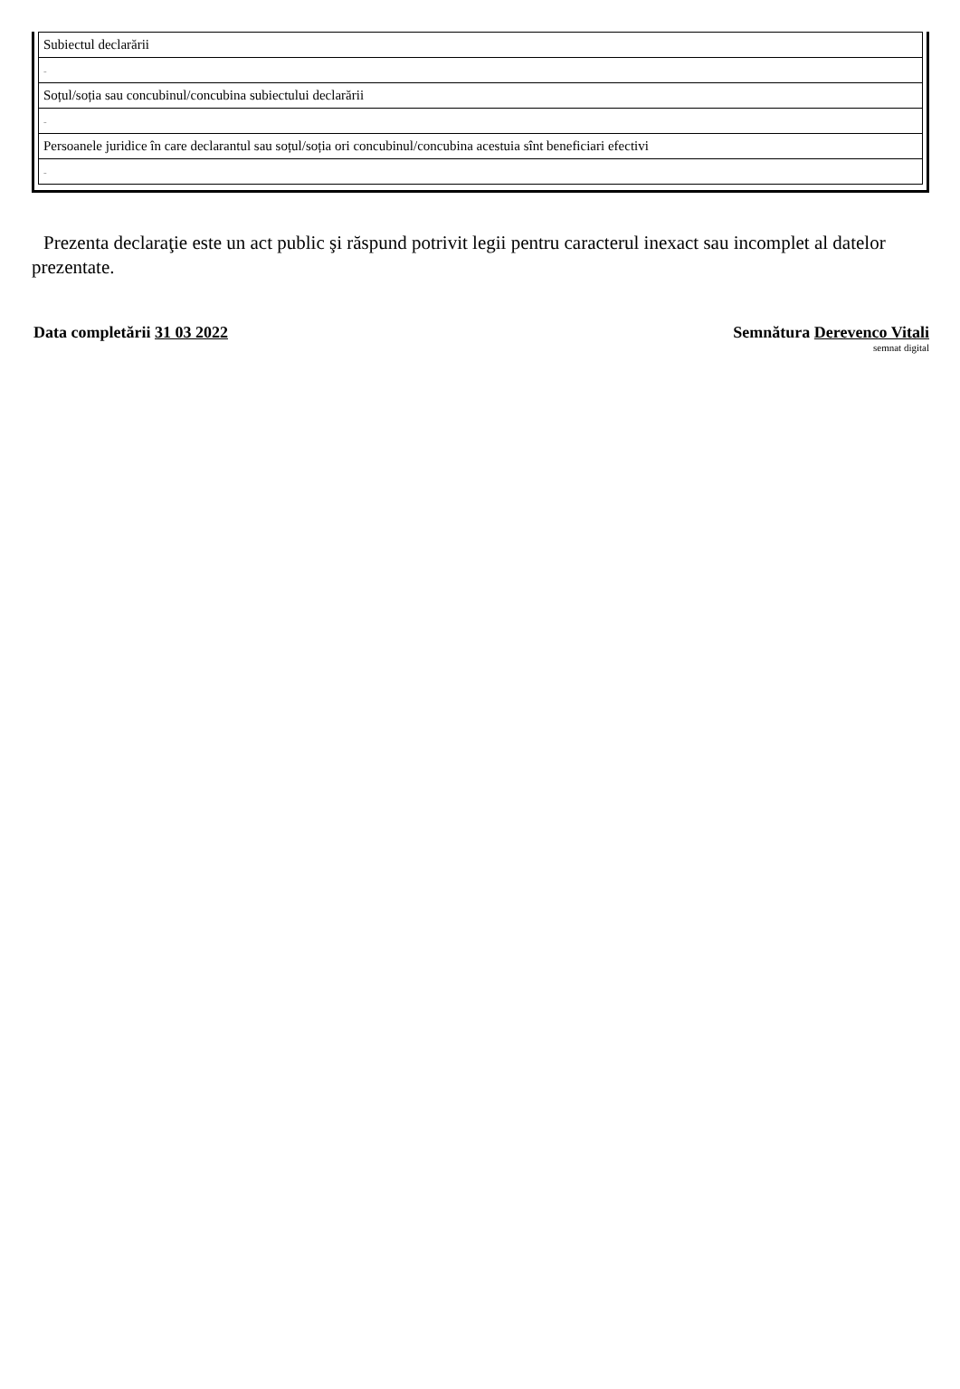| Subiectul declarării |
| - |
| Soțul/soția sau concubinul/concubina subiectului declarării |
| - |
| Persoanele juridice în care declarantul sau soțul/soția ori concubinul/concubina acestuia sînt beneficiari efectivi |
| - |
Prezenta declaraţie este un act public şi răspund potrivit legii pentru caracterul inexact sau incomplet al datelor prezentate.
Data completării 31 03 2022 Semnătura Derevenco Vitali
semnat digital